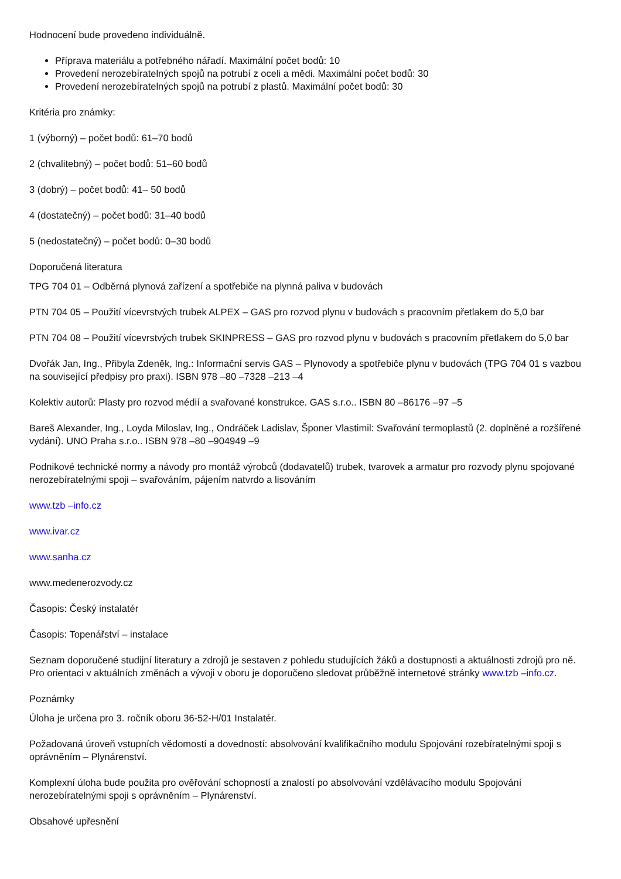Hodnocení bude provedeno individuálně.
Příprava materiálu a potřebného nářadí. Maximální počet bodů: 10
Provedení nerozebíratelných spojů na potrubí z oceli a mědi. Maximální počet bodů: 30
Provedení nerozebíratelných spojů na potrubí z plastů. Maximální počet bodů: 30
Kritéria pro známky:
1 (výborný) – počet bodů: 61–70 bodů
2 (chvalitebný) – počet bodů: 51–60 bodů
3 (dobrý) – počet bodů: 41– 50 bodů
4 (dostatečný) – počet bodů: 31–40 bodů
5 (nedostatečný) – počet bodů: 0–30 bodů
Doporučená literatura
TPG 704 01 – Odběrná plynová zařízení a spotřebiče na plynná paliva v budovách
PTN 704 05 – Použití vícevrstvých trubek ALPEX – GAS pro rozvod plynu v budovách s pracovním přetlakem do 5,0 bar
PTN 704 08 – Použití vícevrstvých trubek SKINPRESS – GAS pro rozvod plynu v budovách s pracovním přetlakem do 5,0 bar
Dvořák Jan, Ing., Přibyla Zdeněk, Ing.: Informační servis GAS – Plynovody a spotřebiče plynu v budovách (TPG 704 01 s vazbou na související předpisy pro praxi). ISBN 978 –80 –7328 –213 –4
Kolektiv autorů: Plasty pro rozvod médií a svařované konstrukce. GAS s.r.o.. ISBN 80 –86176 –97 –5
Bareš Alexander, Ing., Loyda Miloslav, Ing., Ondráček Ladislav, Šponer Vlastimil: Svařování termoplastů (2. doplněné a rozšířené vydání). UNO Praha s.r.o.. ISBN 978 –80 –904949 –9
Podnikové technické normy a návody pro montáž výrobců (dodavatelů) trubek, tvarovek a armatur pro rozvody plynu spojované nerozebíratelnými spoji – svařováním, pájením natvrdo a lisováním
www.tzb –info.cz
www.ivar.cz
www.sanha.cz
www.medenerozvody.cz
Časopis: Český instalatér
Časopis: Topenářství – instalace
Seznam doporučené studijní literatury a zdrojů je sestaven z pohledu studujících žáků a dostupnosti a aktuálnosti zdrojů pro ně. Pro orientaci v aktuálních změnách a vývoji v oboru je doporučeno sledovat průběžně internetové stránky www.tzb –info.cz.
Poznámky
Úloha je určena pro 3. ročník oboru 36-52-H/01 Instalatér.
Požadovaná úroveň vstupních vědomostí a dovedností: absolvování kvalifikačního modulu Spojování rozebíratelnými spoji s oprávněním – Plynárenství.
Komplexní úloha bude použita pro ověřování schopností a znalostí po absolvování vzdělávacího modulu Spojování nerozebíratelnými spoji s oprávněním – Plynárenství.
Obsahové upřesnění